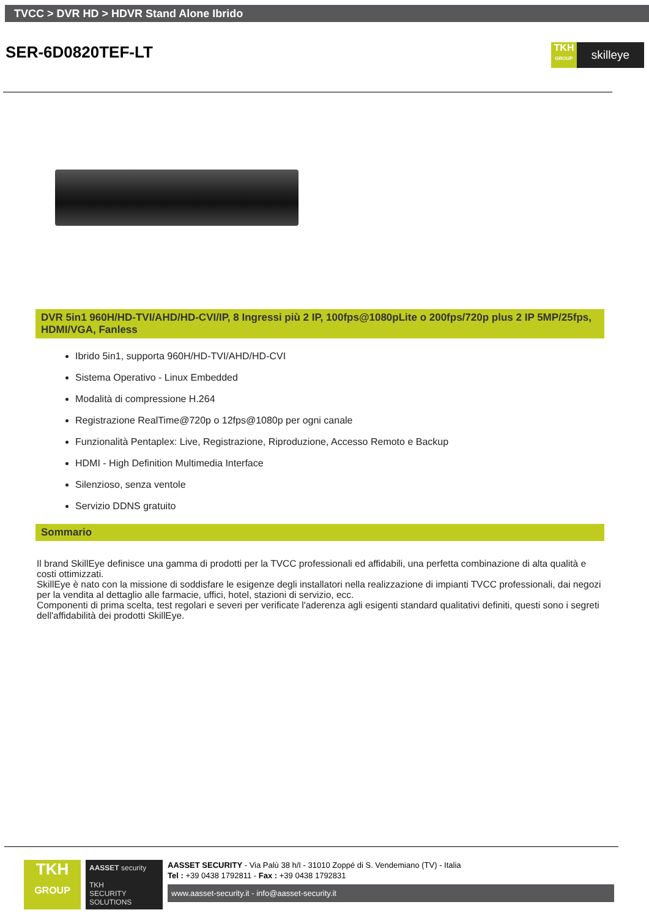TVCC > DVR HD > HDVR Stand Alone Ibrido
SER-6D0820TEF-LT
TKH
GROUP
skilleye
DVR 5in1 960H/HD-TVI/AHD/HD-CVI/IP, 8 Ingressi più 2 IP, 100fps@1080pLite o 200fps/720p plus 2 IP 5MP/25fps, HDMI/VGA, Fanless
Ibrido 5in1, supporta 960H/HD-TVI/AHD/HD-CVI
Sistema Operativo - Linux Embedded
Modalità di compressione H.264
Registrazione RealTime@720p o 12fps@1080p per ogni canale
Funzionalità Pentaplex: Live, Registrazione, Riproduzione, Accesso Remoto e Backup
HDMI - High Definition Multimedia Interface
Silenzioso, senza ventole
Servizio DDNS gratuito
Sommario
Il brand SkillEye definisce una gamma di prodotti per la TVCC professionali ed affidabili, una perfetta combinazione di alta qualità e costi ottimizzati.
SkillEye è nato con la missione di soddisfare le esigenze degli installatori nella realizzazione di impianti TVCC professionali, dai negozi per la vendita al dettaglio alle farmacie, uffici, hotel, stazioni di servizio, ecc.
Componenti di prima scelta, test regolari e severi per verificate l'aderenza agli esigenti standard qualitativi definiti, questi sono i segreti dell'affidabilità dei prodotti SkillEye.
TKH
GROUP
AASSET security
TKH
SECURITY
SOLUTIONS
AASSET SECURITY - Via Palù 38 h/I - 31010 Zoppé di S. Vendemiano (TV) - Italia
Tel : +39 0438 1792811 - Fax : +39 0438 1792831
www.aasset-security.it - info@aasset-security.it